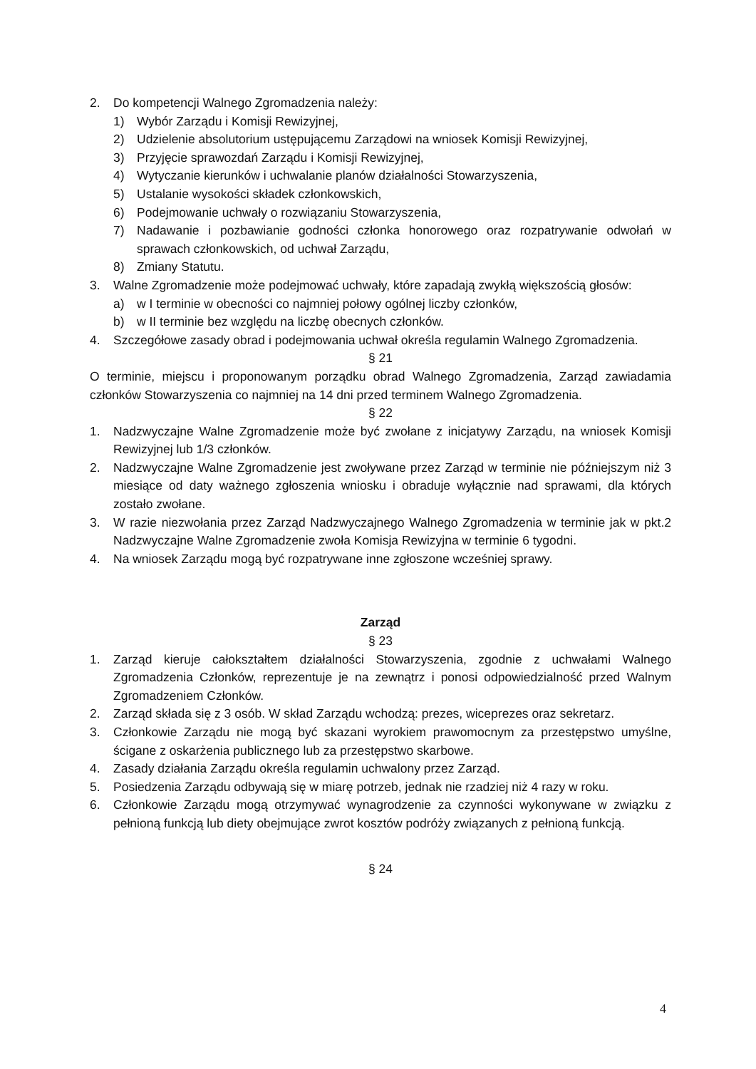2. Do kompetencji Walnego Zgromadzenia należy:
1) Wybór Zarządu i Komisji Rewizyjnej,
2) Udzielenie absolutorium ustępującemu Zarządowi na wniosek Komisji Rewizyjnej,
3) Przyjęcie sprawozdań Zarządu i Komisji Rewizyjnej,
4) Wytyczanie kierunków i uchwalanie planów działalności Stowarzyszenia,
5) Ustalanie wysokości składek członkowskich,
6) Podejmowanie uchwały o rozwiązaniu Stowarzyszenia,
7) Nadawanie i pozbawianie godności członka honorowego oraz rozpatrywanie odwołań w sprawach członkowskich, od uchwał Zarządu,
8) Zmiany Statutu.
3. Walne Zgromadzenie może podejmować uchwały, które zapadają zwykłą większością głosów:
a) w I terminie w obecności co najmniej połowy ogólnej liczby członków,
b) w II terminie bez względu na liczbę obecnych członków.
4. Szczegółowe zasady obrad i podejmowania uchwał określa regulamin Walnego Zgromadzenia.
§ 21
O terminie, miejscu i proponowanym porządku obrad Walnego Zgromadzenia, Zarząd zawiadamia członków Stowarzyszenia co najmniej na 14 dni przed terminem Walnego Zgromadzenia.
§ 22
1. Nadzwyczajne Walne Zgromadzenie może być zwołane z inicjatywy Zarządu, na wniosek Komisji Rewizyjnej lub 1/3 członków.
2. Nadzwyczajne Walne Zgromadzenie jest zwoływane przez Zarząd w terminie nie późniejszym niż 3 miesiące od daty ważnego zgłoszenia wniosku i obraduje wyłącznie nad sprawami, dla których zostało zwołane.
3. W razie niezwołania przez Zarząd Nadzwyczajnego Walnego Zgromadzenia w terminie jak w pkt.2 Nadzwyczajne Walne Zgromadzenie zwoła Komisja Rewizyjna w terminie 6 tygodni.
4. Na wniosek Zarządu mogą być rozpatrywane inne zgłoszone wcześniej sprawy.
Zarząd
§ 23
1. Zarząd kieruje całokształtem działalności Stowarzyszenia, zgodnie z uchwałami Walnego Zgromadzenia Członków, reprezentuje je na zewnątrz i ponosi odpowiedzialność przed Walnym Zgromadzeniem Członków.
2. Zarząd składa się z 3 osób. W skład Zarządu wchodzą: prezes, wiceprezes oraz sekretarz.
3. Członkowie Zarządu nie mogą być skazani wyrokiem prawomocnym za przestępstwo umyślne, ścigane z oskarżenia publicznego lub za przestępstwo skarbowe.
4. Zasady działania Zarządu określa regulamin uchwalony przez Zarząd.
5. Posiedzenia Zarządu odbywają się w miarę potrzeb, jednak nie rzadziej niż 4 razy w roku.
6. Członkowie Zarządu mogą otrzymywać wynagrodzenie za czynności wykonywane w związku z pełnioną funkcją lub diety obejmujące zwrot kosztów podróży związanych z pełnioną funkcją.
§ 24
4